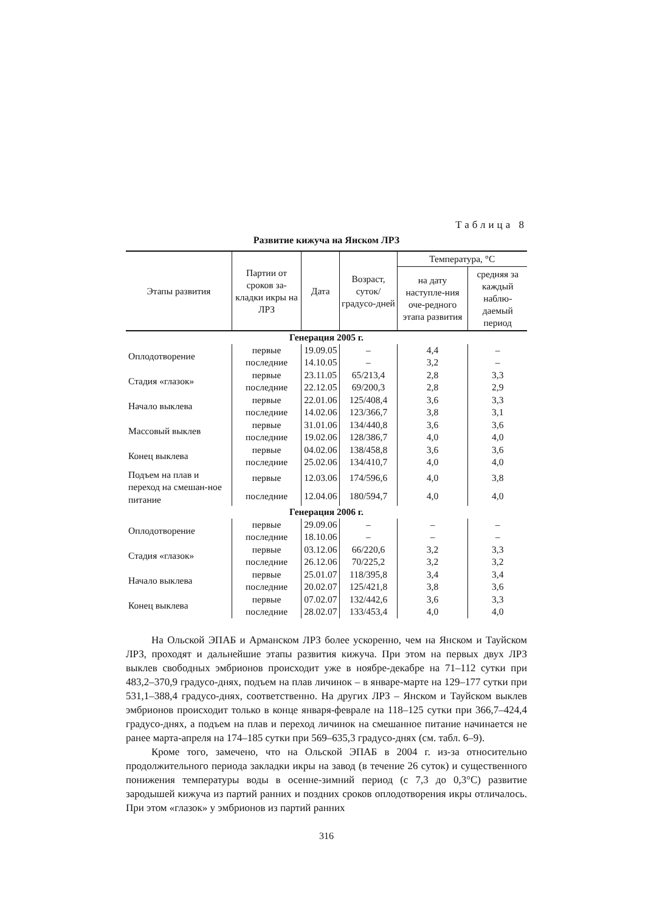Таблица 8
Развитие кижуча на Янском ЛРЗ
| Этапы развития | Партии от сроков за-кладки икры на ЛРЗ | Дата | Возраст, суток/ градусо-дней | Температура, °С | |
| --- | --- | --- | --- | --- | --- |
| | | | | на дату наступле-ния оче-редного этапа развития | средняя за каждый наблю-даемый период |
| Генерация 2005 г. | | | | | |
| Оплодотворение | первые | 19.09.05 | – | 4,4 | – |
| | последние | 14.10.05 | – | 3,2 | – |
| Стадия «глазок» | первые | 23.11.05 | 65/213,4 | 2,8 | 3,3 |
| | последние | 22.12.05 | 69/200,3 | 2,8 | 2,9 |
| Начало выклева | первые | 22.01.06 | 125/408,4 | 3,6 | 3,3 |
| | последние | 14.02.06 | 123/366,7 | 3,8 | 3,1 |
| Массовый выклев | первые | 31.01.06 | 134/440,8 | 3,6 | 3,6 |
| | последние | 19.02.06 | 128/386,7 | 4,0 | 4,0 |
| Конец выклева | первые | 04.02.06 | 138/458,8 | 3,6 | 3,6 |
| | последние | 25.02.06 | 134/410,7 | 4,0 | 4,0 |
| Подъем на плав и переход на смешан-ное питание | первые | 12.03.06 | 174/596,6 | 4,0 | 3,8 |
| | последние | 12.04.06 | 180/594,7 | 4,0 | 4,0 |
| Генерация 2006 г. | | | | | |
| Оплодотворение | первые | 29.09.06 | – | – | – |
| | последние | 18.10.06 | – | – | – |
| Стадия «глазок» | первые | 03.12.06 | 66/220,6 | 3,2 | 3,3 |
| | последние | 26.12.06 | 70/225,2 | 3,2 | 3,2 |
| Начало выклева | первые | 25.01.07 | 118/395,8 | 3,4 | 3,4 |
| | последние | 20.02.07 | 125/421,8 | 3,8 | 3,6 |
| Конец выклева | первые | 07.02.07 | 132/442,6 | 3,6 | 3,3 |
| | последние | 28.02.07 | 133/453,4 | 4,0 | 4,0 |
На Ольской ЭПАБ и Арманском ЛРЗ более ускоренно, чем на Янском и Тауйском ЛРЗ, проходят и дальнейшие этапы развития кижуча. При этом на первых двух ЛРЗ выклев свободных эмбрионов происходит уже в ноябре-декабре на 71–112 сутки при 483,2–370,9 градусо-днях, подъем на плав личинок – в январе-марте на 129–177 сутки при 531,1–388,4 градусо-днях, соответственно. На других ЛРЗ – Янском и Тауйском выклев эмбрионов происходит только в конце января-феврале на 118–125 сутки при 366,7–424,4 градусо-днях, а подъем на плав и переход личинок на смешанное питание начинается не ранее марта-апреля на 174–185 сутки при 569–635,3 градусо-днях (см. табл. 6–9).
Кроме того, замечено, что на Ольской ЭПАБ в 2004 г. из-за относительно продолжительного периода закладки икры на завод (в течение 26 суток) и существенного понижения температуры воды в осенне-зимний период (с 7,3 до 0,3°С) развитие зародышей кижуча из партий ранних и поздних сроков оплодотворения икры отличалось. При этом «глазок» у эмбрионов из партий ранних
316